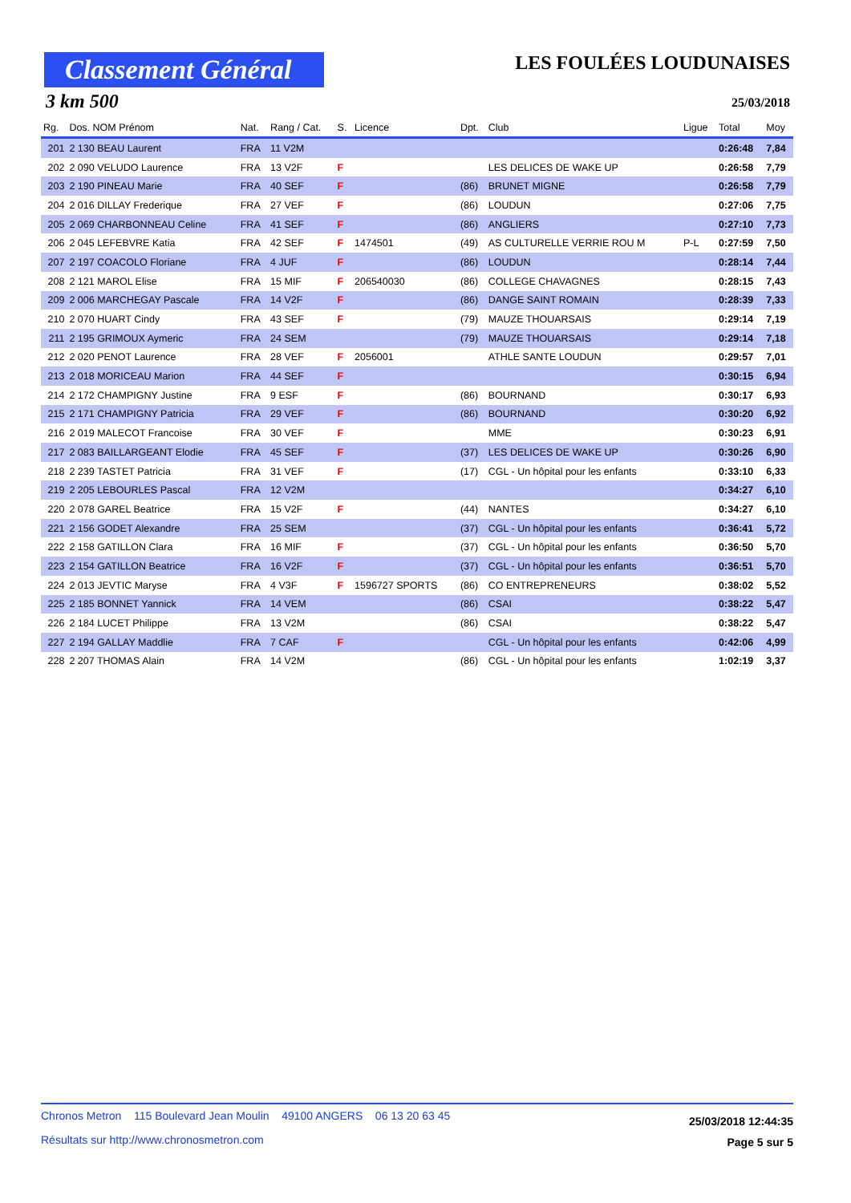Classement Général
LES FOULÉES LOUDUNAISES
3 km 500 25/03/2018
| Rg. | Dos. NOM Prénom | Nat. | Rang / Cat. | S. | Licence | Dpt. | Club | Ligue | Total | Moy |
| --- | --- | --- | --- | --- | --- | --- | --- | --- | --- | --- |
| 201 | 2 130 BEAU Laurent | FRA | 11 V2M | | | | | | 0:26:48 | 7,84 |
| 202 | 2 090 VELUDO Laurence | FRA | 13 V2F | F | | | LES DELICES DE WAKE UP | | 0:26:58 | 7,79 |
| 203 | 2 190 PINEAU Marie | FRA | 40 SEF | F | | (86) | BRUNET MIGNE | | 0:26:58 | 7,79 |
| 204 | 2 016 DILLAY Frederique | FRA | 27 VEF | F | | (86) | LOUDUN | | 0:27:06 | 7,75 |
| 205 | 2 069 CHARBONNEAU Celine | FRA | 41 SEF | F | | (86) | ANGLIERS | | 0:27:10 | 7,73 |
| 206 | 2 045 LEFEBVRE Katia | FRA | 42 SEF | F | 1474501 | (49) | AS CULTURELLE VERRIE ROU M | P-L | 0:27:59 | 7,50 |
| 207 | 2 197 COACOLO Floriane | FRA | 4 JUF | F | | (86) | LOUDUN | | 0:28:14 | 7,44 |
| 208 | 2 121 MAROL Elise | FRA | 15 MIF | F | 206540030 | (86) | COLLEGE CHAVAGNES | | 0:28:15 | 7,43 |
| 209 | 2 006 MARCHEGAY Pascale | FRA | 14 V2F | F | | (86) | DANGE SAINT ROMAIN | | 0:28:39 | 7,33 |
| 210 | 2 070 HUART Cindy | FRA | 43 SEF | F | | (79) | MAUZE THOUARSAIS | | 0:29:14 | 7,19 |
| 211 | 2 195 GRIMOUX Aymeric | FRA | 24 SEM | | | (79) | MAUZE THOUARSAIS | | 0:29:14 | 7,18 |
| 212 | 2 020 PENOT Laurence | FRA | 28 VEF | F | 2056001 | | ATHLE SANTE LOUDUN | | 0:29:57 | 7,01 |
| 213 | 2 018 MORICEAU Marion | FRA | 44 SEF | F | | | | | 0:30:15 | 6,94 |
| 214 | 2 172 CHAMPIGNY Justine | FRA | 9 ESF | F | | (86) | BOURNAND | | 0:30:17 | 6,93 |
| 215 | 2 171 CHAMPIGNY Patricia | FRA | 29 VEF | F | | (86) | BOURNAND | | 0:30:20 | 6,92 |
| 216 | 2 019 MALECOT Francoise | FRA | 30 VEF | F | | | MME | | 0:30:23 | 6,91 |
| 217 | 2 083 BAILLARGEANT Elodie | FRA | 45 SEF | F | | (37) | LES DELICES DE WAKE UP | | 0:30:26 | 6,90 |
| 218 | 2 239 TASTET Patricia | FRA | 31 VEF | F | | (17) | CGL - Un hôpital pour les enfants | | 0:33:10 | 6,33 |
| 219 | 2 205 LEBOURLES Pascal | FRA | 12 V2M | | | | | | 0:34:27 | 6,10 |
| 220 | 2 078 GAREL Beatrice | FRA | 15 V2F | F | | (44) | NANTES | | 0:34:27 | 6,10 |
| 221 | 2 156 GODET Alexandre | FRA | 25 SEM | | | (37) | CGL - Un hôpital pour les enfants | | 0:36:41 | 5,72 |
| 222 | 2 158 GATILLON Clara | FRA | 16 MIF | F | | (37) | CGL - Un hôpital pour les enfants | | 0:36:50 | 5,70 |
| 223 | 2 154 GATILLON Beatrice | FRA | 16 V2F | F | | (37) | CGL - Un hôpital pour les enfants | | 0:36:51 | 5,70 |
| 224 | 2 013 JEVTIC Maryse | FRA | 4 V3F | F | 1596727 SPORTS | (86) | CO ENTREPRENEURS | | 0:38:02 | 5,52 |
| 225 | 2 185 BONNET Yannick | FRA | 14 VEM | | | (86) | CSAI | | 0:38:22 | 5,47 |
| 226 | 2 184 LUCET Philippe | FRA | 13 V2M | | | (86) | CSAI | | 0:38:22 | 5,47 |
| 227 | 2 194 GALLAY Maddlie | FRA | 7 CAF | F | | | CGL - Un hôpital pour les enfants | | 0:42:06 | 4,99 |
| 228 | 2 207 THOMAS Alain | FRA | 14 V2M | | | (86) | CGL - Un hôpital pour les enfants | | 1:02:19 | 3,37 |
Chronos Metron 115 Boulevard Jean Moulin 49100 ANGERS 06 13 20 63 45
Résultats sur http://www.chronosmetron.com
25/03/2018 12:44:35
Page 5 sur 5